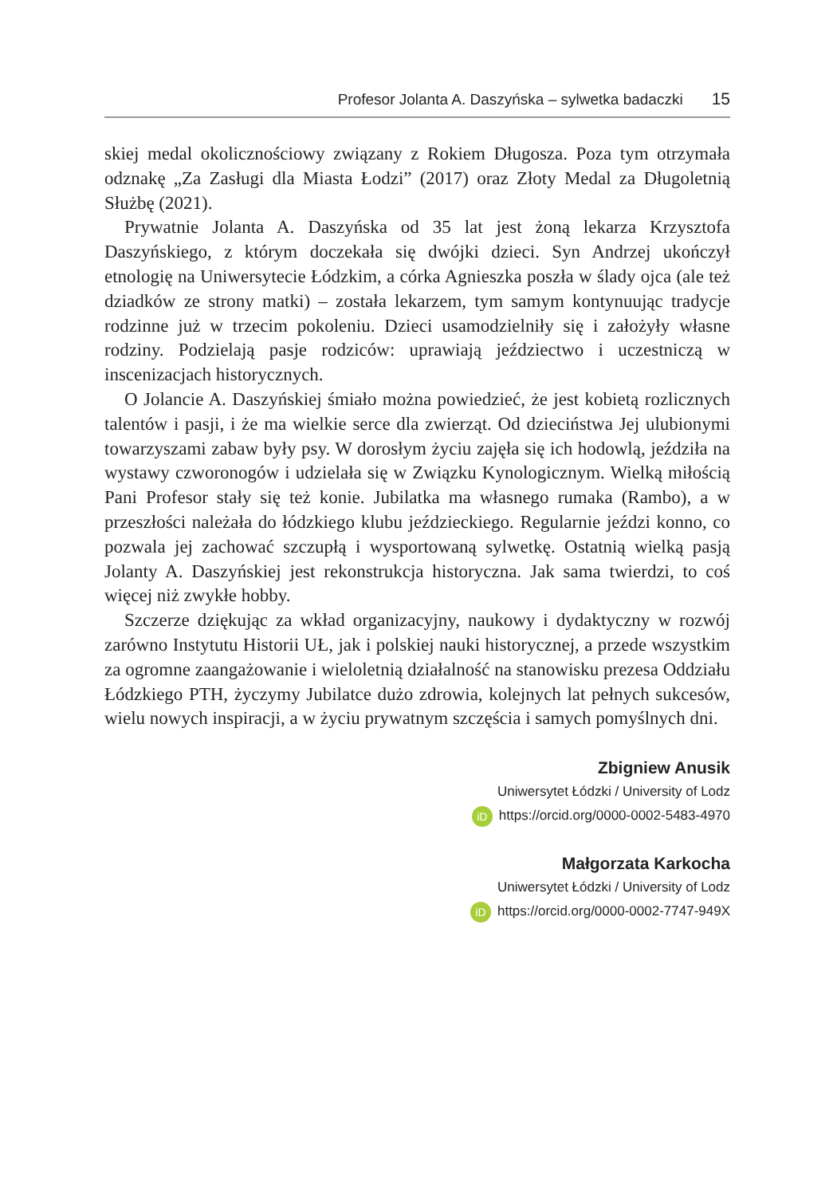Profesor Jolanta A. Daszyńska – sylwetka badaczki 15
skiej medal okolicznościowy związany z Rokiem Długosza. Poza tym otrzymała odznakę „Za Zasługi dla Miasta Łodzi” (2017) oraz Złoty Medal za Długoletnią Służbę (2021).
Prywatnie Jolanta A. Daszyńska od 35 lat jest żoną lekarza Krzysztofa Daszyńskiego, z którym doczekała się dwójki dzieci. Syn Andrzej ukończył etnologię na Uniwersytecie Łódzkim, a córka Agnieszka poszła w ślady ojca (ale też dziadków ze strony matki) – została lekarzem, tym samym kontynuując tradycje rodzinne już w trzecim pokoleniu. Dzieci usamodzielniły się i założyły własne rodziny. Podzielają pasje rodziców: uprawiają jeździectwo i uczestniczą w inscenizacjach historycznych.
O Jolancie A. Daszyńskiej śmiało można powiedzieć, że jest kobietą rozlicznych talentów i pasji, i że ma wielkie serce dla zwierząt. Od dzieciństwa Jej ulubionymi towarzyszami zabaw były psy. W dorosłym życiu zajęła się ich hodowlą, jeździła na wystawy czworonogów i udzielała się w Związku Kynologicznym. Wielką miłością Pani Profesor stały się też konie. Jubilatka ma własnego rumaka (Rambo), a w przeszłości należała do łódzkiego klubu jeździeckiego. Regularnie jeździ konno, co pozwala jej zachować szczupłą i wysportowaną sylwetkę. Ostatnią wielką pasją Jolanty A. Daszyńskiej jest rekonstrukcja historyczna. Jak sama twierdzi, to coś więcej niż zwykłe hobby.
Szczerze dziękując za wkład organizacyjny, naukowy i dydaktyczny w rozwój zarówno Instytutu Historii UŁ, jak i polskiej nauki historycznej, a przede wszystkim za ogromne zaangażowanie i wieloletnią działalność na stanowisku prezesa Oddziału Łódzkiego PTH, życzymy Jubilatce dużo zdrowia, kolejnych lat pełnych sukcesów, wielu nowych inspiracji, a w życiu prywatnym szczęścia i samych pomyślnych dni.
Zbigniew Anusik
Uniwersytet Łódzki / University of Lodz
iD https://orcid.org/0000-0002-5483-4970
Małgorzata Karkocha
Uniwersytet Łódzki / University of Lodz
iD https://orcid.org/0000-0002-7747-949X